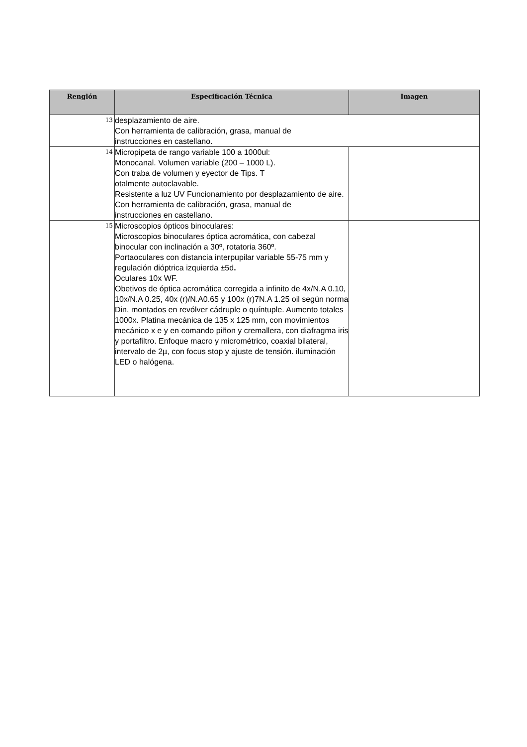| Renglón | Especificación Técnica | Imagen |
| --- | --- | --- |
| 13 | desplazamiento de aire. Con herramienta de calibración, grasa, manual de instrucciones en castellano. | |
| 14 | Micropipeta de rango variable 100 a 1000ul: Monocanal. Volumen variable (200 – 1000 L). Con traba de volumen y eyector de Tips. T otalmente autoclavable. Resistente a luz UV Funcionamiento por desplazamiento de aire. Con herramienta de calibración, grasa, manual de instrucciones en castellano. | |
| 15 | Microscopios ópticos binoculares: Microscopios binoculares óptica acromática, con cabezal binocular con inclinación a 30º, rotatoria 360º. Portaoculares con distancia interpupilar variable 55-75 mm y regulación dióptrica izquierda ±5d . Oculares 10x WF. Obetivos de óptica acromática corregida a infinito de 4x/N.A 0.10, 10x/N.A 0.25, 40x (r)/N.A0.65 y 100x (r)7N.A 1.25 oil según norma Din, montados en revólver cádruple o quíntuple. Aumento totales 1000x. Platina mecánica de 135 x 125 mm, con movimientos mecánico x e y en comando piñon y cremallera, con diafragma iris y portafiltro. Enfoque macro y micrométrico, coaxial bilateral, intervalo de 2µ, con focus stop y ajuste de tensión. iluminación LED o halógena. | |